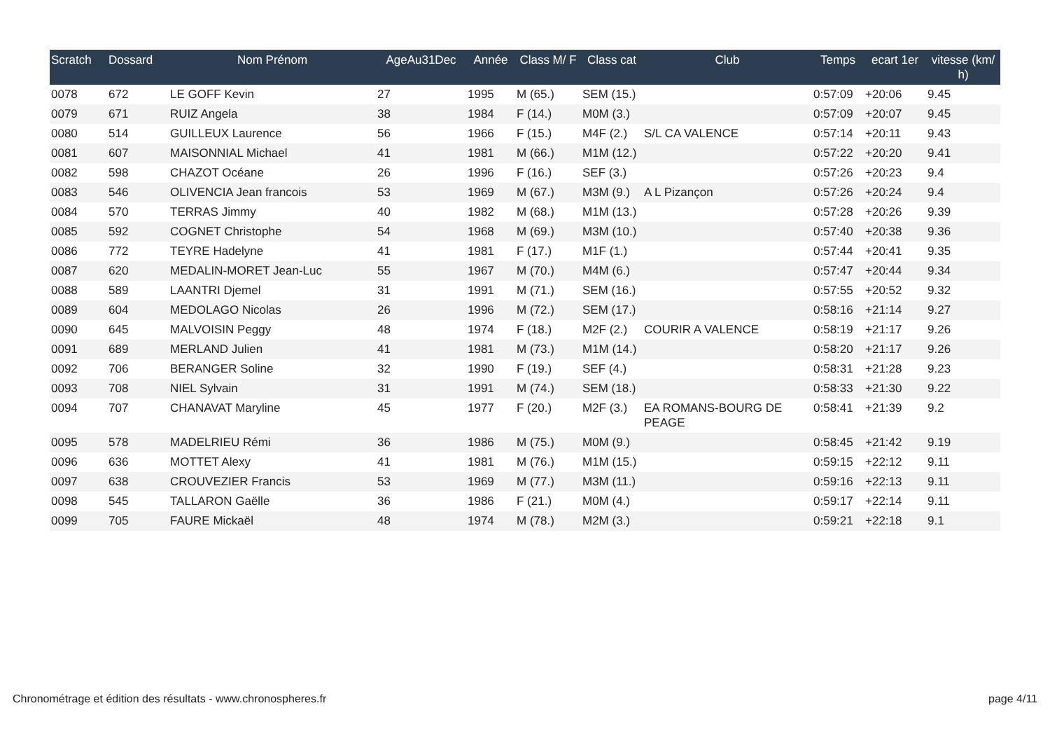| Scratch | Dossard | Nom Prénom | AgeAu31Dec | Année | Class M/ F | Class cat | Club | Temps | ecart 1er | vitesse (km/ h) |
| --- | --- | --- | --- | --- | --- | --- | --- | --- | --- | --- |
| 0078 | 672 | LE GOFF Kevin | 27 | 1995 | M (65.) | SEM (15.) | | 0:57:09 | +20:06 | 9.45 |
| 0079 | 671 | RUIZ Angela | 38 | 1984 | F (14.) | M0M (3.) | | 0:57:09 | +20:07 | 9.45 |
| 0080 | 514 | GUILLEUX Laurence | 56 | 1966 | F (15.) | M4F (2.) | S/L CA VALENCE | 0:57:14 | +20:11 | 9.43 |
| 0081 | 607 | MAISONNIAL Michael | 41 | 1981 | M (66.) | M1M (12.) | | 0:57:22 | +20:20 | 9.41 |
| 0082 | 598 | CHAZOT Océane | 26 | 1996 | F (16.) | SEF (3.) | | 0:57:26 | +20:23 | 9.4 |
| 0083 | 546 | OLIVENCIA Jean francois | 53 | 1969 | M (67.) | M3M (9.) | A L Pizançon | 0:57:26 | +20:24 | 9.4 |
| 0084 | 570 | TERRAS Jimmy | 40 | 1982 | M (68.) | M1M (13.) | | 0:57:28 | +20:26 | 9.39 |
| 0085 | 592 | COGNET Christophe | 54 | 1968 | M (69.) | M3M (10.) | | 0:57:40 | +20:38 | 9.36 |
| 0086 | 772 | TEYRE Hadelyne | 41 | 1981 | F (17.) | M1F (1.) | | 0:57:44 | +20:41 | 9.35 |
| 0087 | 620 | MEDALIN-MORET Jean-Luc | 55 | 1967 | M (70.) | M4M (6.) | | 0:57:47 | +20:44 | 9.34 |
| 0088 | 589 | LAANTRI Djemel | 31 | 1991 | M (71.) | SEM (16.) | | 0:57:55 | +20:52 | 9.32 |
| 0089 | 604 | MEDOLAGO Nicolas | 26 | 1996 | M (72.) | SEM (17.) | | 0:58:16 | +21:14 | 9.27 |
| 0090 | 645 | MALVOISIN Peggy | 48 | 1974 | F (18.) | M2F (2.) | COURIR A VALENCE | 0:58:19 | +21:17 | 9.26 |
| 0091 | 689 | MERLAND Julien | 41 | 1981 | M (73.) | M1M (14.) | | 0:58:20 | +21:17 | 9.26 |
| 0092 | 706 | BERANGER Soline | 32 | 1990 | F (19.) | SEF (4.) | | 0:58:31 | +21:28 | 9.23 |
| 0093 | 708 | NIEL Sylvain | 31 | 1991 | M (74.) | SEM (18.) | | 0:58:33 | +21:30 | 9.22 |
| 0094 | 707 | CHANAVAT Maryline | 45 | 1977 | F (20.) | M2F (3.) | EA ROMANS-BOURG DE PEAGE | 0:58:41 | +21:39 | 9.2 |
| 0095 | 578 | MADELRIEU Rémi | 36 | 1986 | M (75.) | M0M (9.) | | 0:58:45 | +21:42 | 9.19 |
| 0096 | 636 | MOTTET Alexy | 41 | 1981 | M (76.) | M1M (15.) | | 0:59:15 | +22:12 | 9.11 |
| 0097 | 638 | CROUVEZIER Francis | 53 | 1969 | M (77.) | M3M (11.) | | 0:59:16 | +22:13 | 9.11 |
| 0098 | 545 | TALLARON Gaëlle | 36 | 1986 | F (21.) | M0M (4.) | | 0:59:17 | +22:14 | 9.11 |
| 0099 | 705 | FAURE Mickaël | 48 | 1974 | M (78.) | M2M (3.) | | 0:59:21 | +22:18 | 9.1 |
Chronométrage et édition des résultats - www.chronospheres.fr page 4/11